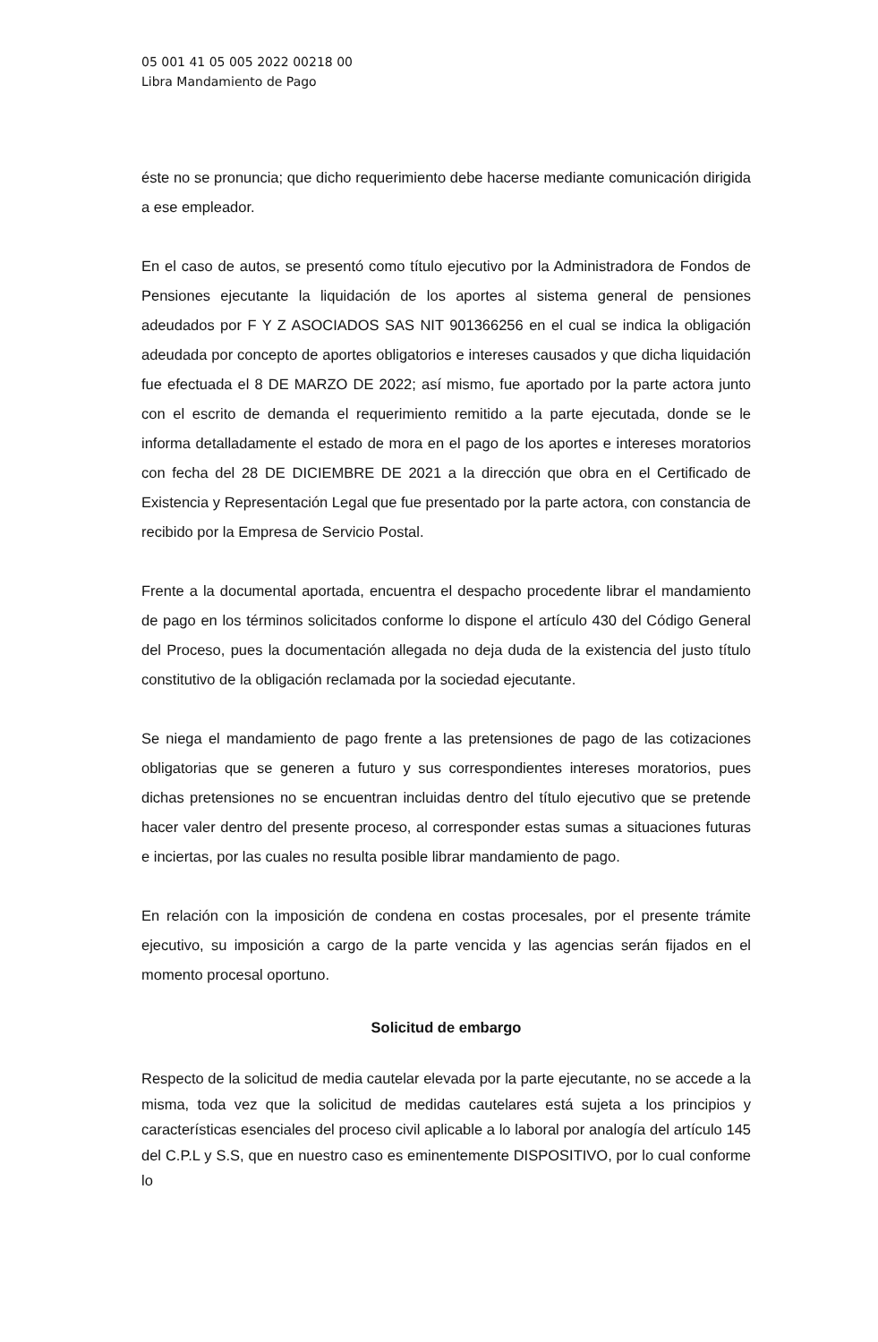05 001 41 05 005 2022 00218 00
Libra Mandamiento de Pago
éste no se pronuncia; que dicho requerimiento debe hacerse mediante comunicación dirigida a ese empleador.
En el caso de autos, se presentó como título ejecutivo por la Administradora de Fondos de Pensiones ejecutante la liquidación de los aportes al sistema general de pensiones adeudados por F Y Z ASOCIADOS SAS NIT 901366256 en el cual se indica la obligación adeudada por concepto de aportes obligatorios e intereses causados y que dicha liquidación fue efectuada el 8 DE MARZO DE 2022; así mismo, fue aportado por la parte actora junto con el escrito de demanda el requerimiento remitido a la parte ejecutada, donde se le informa detalladamente el estado de mora en el pago de los aportes e intereses moratorios con fecha del 28 DE DICIEMBRE DE 2021 a la dirección que obra en el Certificado de Existencia y Representación Legal que fue presentado por la parte actora, con constancia de recibido por la Empresa de Servicio Postal.
Frente a la documental aportada, encuentra el despacho procedente librar el mandamiento de pago en los términos solicitados conforme lo dispone el artículo 430 del Código General del Proceso, pues la documentación allegada no deja duda de la existencia del justo título constitutivo de la obligación reclamada por la sociedad ejecutante.
Se niega el mandamiento de pago frente a las pretensiones de pago de las cotizaciones obligatorias que se generen a futuro y sus correspondientes intereses moratorios, pues dichas pretensiones no se encuentran incluidas dentro del título ejecutivo que se pretende hacer valer dentro del presente proceso, al corresponder estas sumas a situaciones futuras e inciertas, por las cuales no resulta posible librar mandamiento de pago.
En relación con la imposición de condena en costas procesales, por el presente trámite ejecutivo, su imposición a cargo de la parte vencida y las agencias serán fijados en el momento procesal oportuno.
Solicitud de embargo
Respecto de la solicitud de media cautelar elevada por la parte ejecutante, no se accede a la misma, toda vez que la solicitud de medidas cautelares está sujeta a los principios y características esenciales del proceso civil aplicable a lo laboral por analogía del artículo 145 del C.P.L y S.S, que en nuestro caso es eminentemente DISPOSITIVO, por lo cual conforme lo